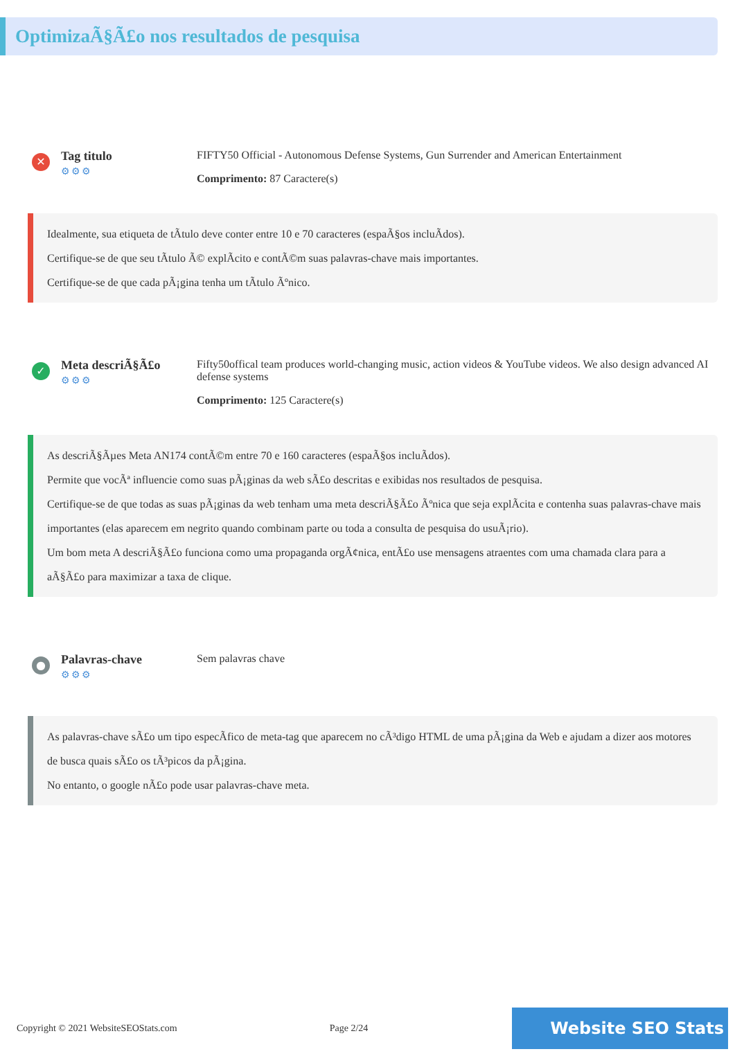OptimizaÃ§Ã£o nos resultados de pesquisa
✕
Tag titulo
⚙⚙⚙
FIFTY50 Official - Autonomous Defense Systems, Gun Surrender and American Entertainment
Comprimento: 87 Caractere(s)
Idealmente, sua etiqueta de tÃtulo deve conter entre 10 e 70 caracteres (espaÃ§os incluÃdos).
Certifique-se de que seu tÃtulo Ã© explÃcito e contÃ©m suas palavras-chave mais importantes.
Certifique-se de que cada pÃ¡gina tenha um tÃtulo Ãºnico.
✓
Meta descriÃ§Ã£o
⚙⚙⚙
Fifty50offical team produces world-changing music, action videos & YouTube videos. We also design advanced AI defense systems
Comprimento: 125 Caractere(s)
As descriÃ§Ãµes Meta AN174 contÃ©m entre 70 e 160 caracteres (espaÃ§os incluÃdos).
Permite que vocÃª influencie como suas pÃ¡ginas da web sÃ£o descritas e exibidas nos resultados de pesquisa.
Certifique-se de que todas as suas pÃ¡ginas da web tenham uma meta descriÃ§Ã£o Ãºnica que seja explÃcita e contenha suas palavras-chave mais importantes (elas aparecem em negrito quando combinam parte ou toda a consulta de pesquisa do usuÃ¡rio).
Um bom meta A descriÃ§Ã£o funciona como uma propaganda orgÃ¢nica, entÃ£o use mensagens atraentes com uma chamada clara para a aÃ§Ã£o para maximizar a taxa de clique.
●
Palavras-chave
⚙⚙⚙
Sem palavras chave
As palavras-chave sÃ£o um tipo especÃfico de meta-tag que aparecem no cÃ³digo HTML de uma pÃ¡gina da Web e ajudam a dizer aos motores de busca quais sÃ£o os tÃ³picos da pÃ¡gina.
No entanto, o google nÃ£o pode usar palavras-chave meta.
Copyright © 2021 WebsiteSEOStats.com Page 2/24 Website SEO Stats